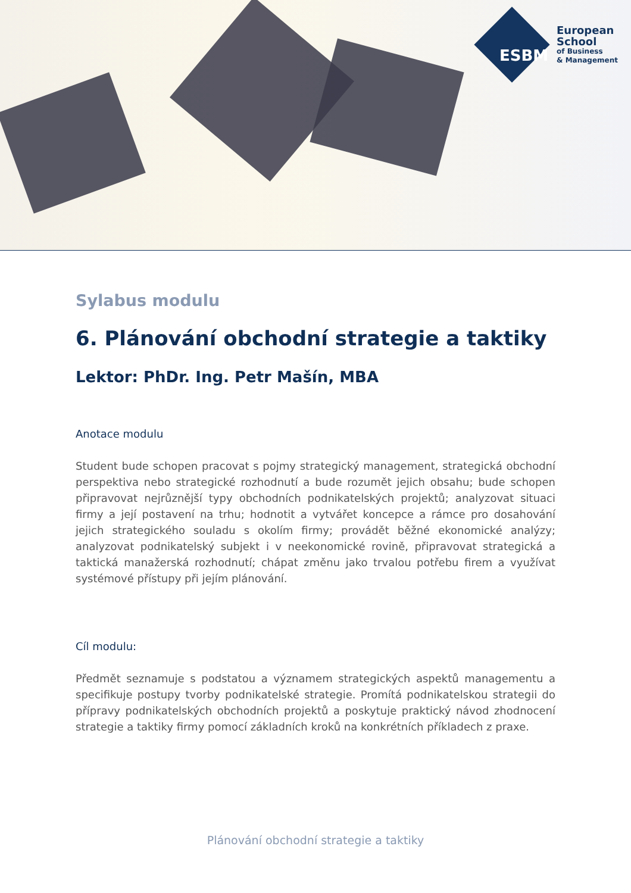ESBM
European
School
of Business
& Management
Sylabus modulu
6. Plánování obchodní strategie a taktiky
Lektor: PhDr. Ing. Petr Mašín, MBA
Anotace modulu
Student bude schopen pracovat s pojmy strategický management, strategická obchodní perspektiva nebo strategické rozhodnutí a bude rozumět jejich obsahu; bude schopen připravovat nejrůznější typy obchodních podnikatelských projektů; analyzovat situaci firmy a její postavení na trhu; hodnotit a vytvářet koncepce a rámce pro dosahování jejich strategického souladu s okolím firmy; provádět běžné ekonomické analýzy; analyzovat podnikatelský subjekt i v neekonomické rovině, připravovat strategická a taktická manažerská rozhodnutí; chápat změnu jako trvalou potřebu firem a využívat systémové přístupy při jejím plánování.
Cíl modulu:
Předmět seznamuje s podstatou a významem strategických aspektů managementu a specifikuje postupy tvorby podnikatelské strategie. Promítá podnikatelskou strategii do přípravy podnikatelských obchodních projektů a poskytuje praktický návod zhodnocení strategie a taktiky firmy pomocí základních kroků na konkrétních příkladech z praxe.
Plánování obchodní strategie a taktiky